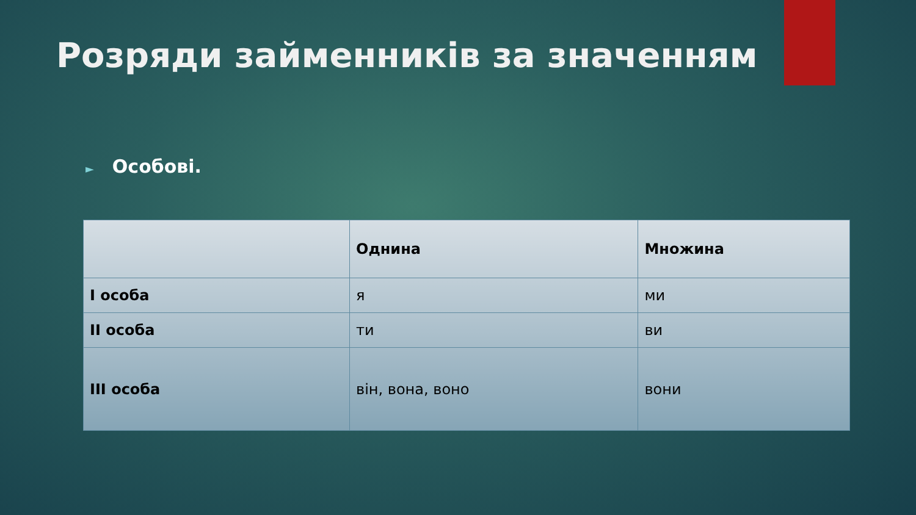Розряди займенників за значенням
► Особові.
| | Однина | Множина |
| --- | --- | --- |
| I особа | я | ми |
| II особа | ти | ви |
| III особа | він, вона, воно | вони |